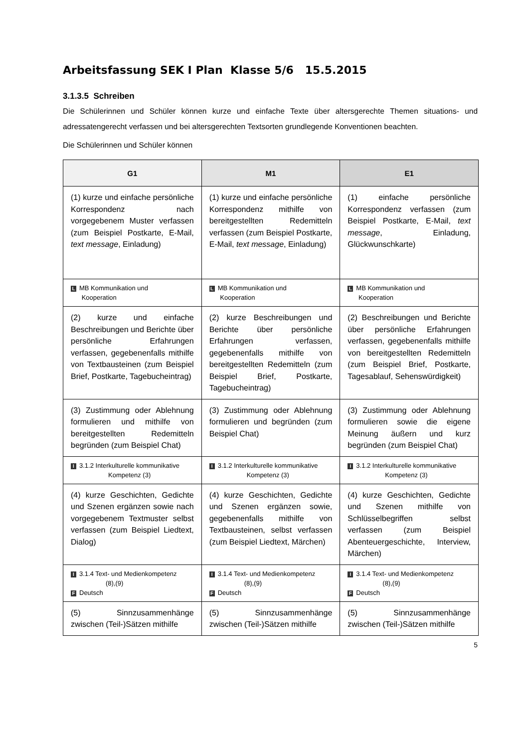Arbeitsfassung SEK I Plan Klasse 5/6 15.5.2015
3.1.3.5 Schreiben
Die Schülerinnen und Schüler können kurze und einfache Texte über altersgerechte Themen situations- und adressatengerecht verfassen und bei altersgerechten Textsorten grundlegende Konventionen beachten.
Die Schülerinnen und Schüler können
| G1 | M1 | E1 |
| --- | --- | --- |
| (1) kurze und einfache persönliche Korrespondenz nach vorgegebenem Muster verfassen (zum Beispiel Postkarte, E-Mail, text message , Einladung) | (1) kurze und einfache persönliche Korrespondenz mithilfe von bereitgestellten Redemitteln verfassen (zum Beispiel Postkarte, E-Mail, text message , Einladung) | (1) einfache persönliche Korrespondenz verfassen (zum Beispiel Postkarte, E-Mail, text message , Einladung, Glückwunschkarte) |
| L MB Kommunikation und Kooperation | L MB Kommunikation und Kooperation | L MB Kommunikation und Kooperation |
| (2) kurze und einfache Beschreibungen und Berichte über persönliche Erfahrungen verfassen, gegebenenfalls mithilfe von Textbausteinen (zum Beispiel Brief, Postkarte, Tagebucheintrag) | (2) kurze Beschreibungen und Berichte über persönliche Erfahrungen verfassen, gegebenenfalls mithilfe von bereitgestellten Redemitteln (zum Beispiel Brief, Postkarte, Tagebucheintrag) | (2) Beschreibungen und Berichte über persönliche Erfahrungen verfassen, gegebenenfalls mithilfe von bereitgestellten Redemitteln (zum Beispiel Brief, Postkarte, Tagesablauf, Sehenswürdigkeit) |
| (3) Zustimmung oder Ablehnung formulieren und mithilfe von bereitgestellten Redemitteln begründen (zum Beispiel Chat) | (3) Zustimmung oder Ablehnung formulieren und begründen (zum Beispiel Chat) | (3) Zustimmung oder Ablehnung formulieren sowie die eigene Meinung äußern und kurz begründen (zum Beispiel Chat) |
| I 3.1.2 Interkulturelle kommunikative Kompetenz (3) | I 3.1.2 Interkulturelle kommunikative Kompetenz (3) | I 3.1.2 Interkulturelle kommunikative Kompetenz (3) |
| (4) kurze Geschichten, Gedichte und Szenen ergänzen sowie nach vorgegebenem Textmuster selbst verfassen (zum Beispiel Liedtext, Dialog) | (4) kurze Geschichten, Gedichte und Szenen ergänzen sowie, gegebenenfalls mithilfe von Textbausteinen, selbst verfassen (zum Beispiel Liedtext, Märchen) | (4) kurze Geschichten, Gedichte und Szenen mithilfe von Schlüsselbegriffen selbst verfassen (zum Beispiel Abenteuergeschichte, Interview, Märchen) |
| I 3.1.4 Text- und Medienkompetenz (8),(9) F Deutsch | I 3.1.4 Text- und Medienkompetenz (8),(9) F Deutsch | I 3.1.4 Text- und Medienkompetenz (8),(9) F Deutsch |
| (5) Sinnzusammenhänge zwischen (Teil-)Sätzen mithilfe | (5) Sinnzusammenhänge zwischen (Teil-)Sätzen mithilfe | (5) Sinnzusammenhänge zwischen (Teil-)Sätzen mithilfe |
5